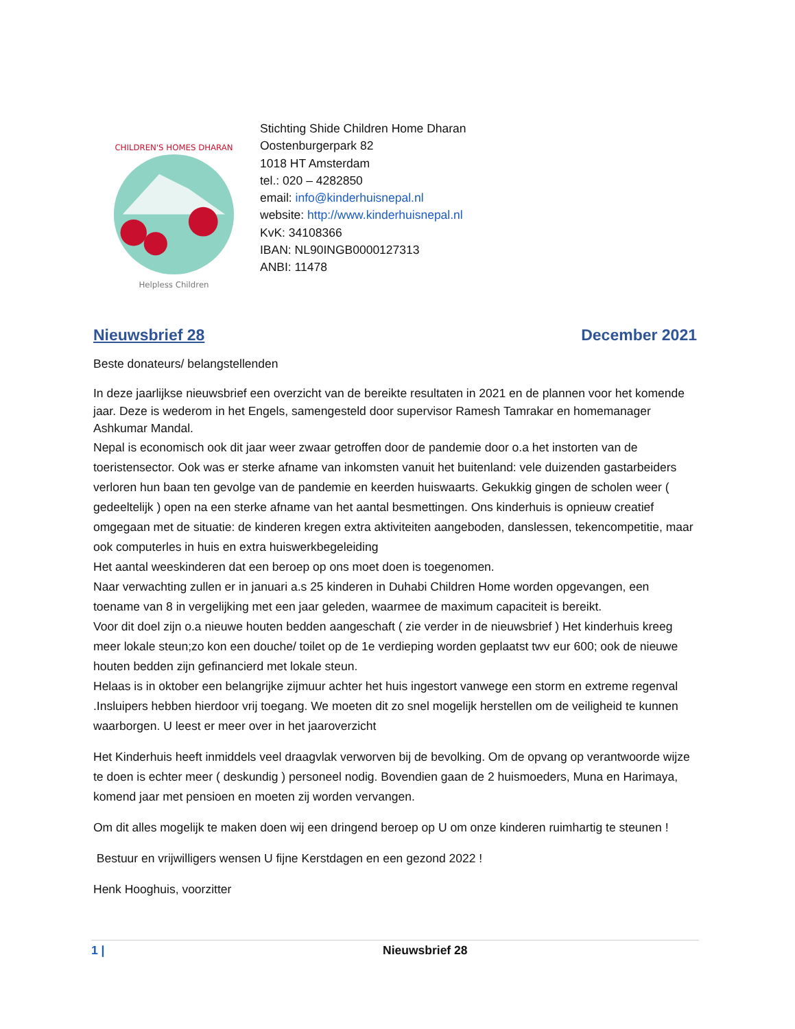CHILDREN'S HOMES DHARAN
Helpless Children
Stichting Shide Children Home Dharan
Oostenburgerpark 82
1018 HT Amsterdam
tel.: 020 – 4282850
email: info@kinderhuisnepal.nl
website: http://www.kinderhuisnepal.nl
KvK: 34108366
IBAN: NL90INGB0000127313
ANBI: 11478
Nieuwsbrief 28 December 2021
Beste donateurs/ belangstellenden
In deze jaarlijkse nieuwsbrief een overzicht van de bereikte resultaten in 2021 en de plannen voor het komende jaar. Deze is wederom in het Engels, samengesteld door supervisor Ramesh Tamrakar en homemanager Ashkumar Mandal.
Nepal is economisch ook dit jaar weer zwaar getroffen door de pandemie door o.a het instorten van de toeristensector. Ook was er sterke afname van inkomsten vanuit het buitenland: vele duizenden gastarbeiders verloren hun baan ten gevolge van de pandemie en keerden huiswaarts. Gekukkig gingen de scholen weer ( gedeeltelijk ) open na een sterke afname van het aantal besmettingen. Ons kinderhuis is opnieuw creatief omgegaan met de situatie: de kinderen kregen extra aktiviteiten aangeboden, danslessen, tekencompetitie, maar ook computerles in huis en extra huiswerkbegeleiding
Het aantal weeskinderen dat een beroep op ons moet doen is toegenomen.
Naar verwachting zullen er in januari a.s 25 kinderen in Duhabi Children Home worden opgevangen, een toename van 8 in vergelijking met een jaar geleden, waarmee de maximum capaciteit is bereikt.
Voor dit doel zijn o.a nieuwe houten bedden aangeschaft ( zie verder in de nieuwsbrief ) Het kinderhuis kreeg meer lokale steun;zo kon een douche/ toilet op de 1e verdieping worden geplaatst twv eur 600; ook de nieuwe houten bedden zijn gefinancierd met lokale steun.
Helaas is in oktober een belangrijke zijmuur achter het huis ingestort vanwege een storm en extreme regenval .Insluipers hebben hierdoor vrij toegang. We moeten dit zo snel mogelijk herstellen om de veiligheid te kunnen waarborgen. U leest er meer over in het jaaroverzicht
Het Kinderhuis heeft inmiddels veel draagvlak verworven bij de bevolking. Om de opvang op verantwoorde wijze te doen is echter meer ( deskundig ) personeel nodig. Bovendien gaan de 2 huismoeders, Muna en Harimaya, komend jaar met pensioen en moeten zij worden vervangen.
Om dit alles mogelijk te maken doen wij een dringend beroep op U om onze kinderen ruimhartig te steunen !
Bestuur en vrijwilligers wensen U fijne Kerstdagen en een gezond 2022 !
Henk Hooghuis, voorzitter
1 | Nieuwsbrief 28